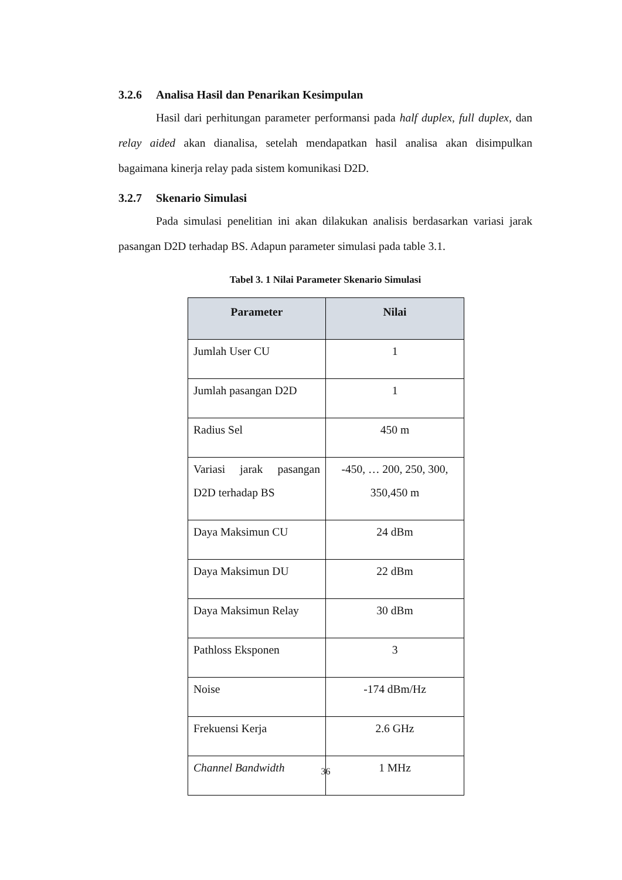3.2.6 Analisa Hasil dan Penarikan Kesimpulan
Hasil dari perhitungan parameter performansi pada half duplex, full duplex, dan relay aided akan dianalisa, setelah mendapatkan hasil analisa akan disimpulkan bagaimana kinerja relay pada sistem komunikasi D2D.
3.2.7 Skenario Simulasi
Pada simulasi penelitian ini akan dilakukan analisis berdasarkan variasi jarak pasangan D2D terhadap BS. Adapun parameter simulasi pada table 3.1.
Tabel 3. 1 Nilai Parameter Skenario Simulasi
| Parameter | Nilai |
| --- | --- |
| Jumlah User CU | 1 |
| Jumlah pasangan D2D | 1 |
| Radius Sel | 450 m |
| Variasi jarak pasangan D2D terhadap BS | -450, … 200, 250, 300, 350,450 m |
| Daya Maksimun CU | 24 dBm |
| Daya Maksimun DU | 22 dBm |
| Daya Maksimun Relay | 30 dBm |
| Pathloss Eksponen | 3 |
| Noise | -174 dBm/Hz |
| Frekuensi Kerja | 2.6 GHz |
| Channel Bandwidth | 1 MHz |
36